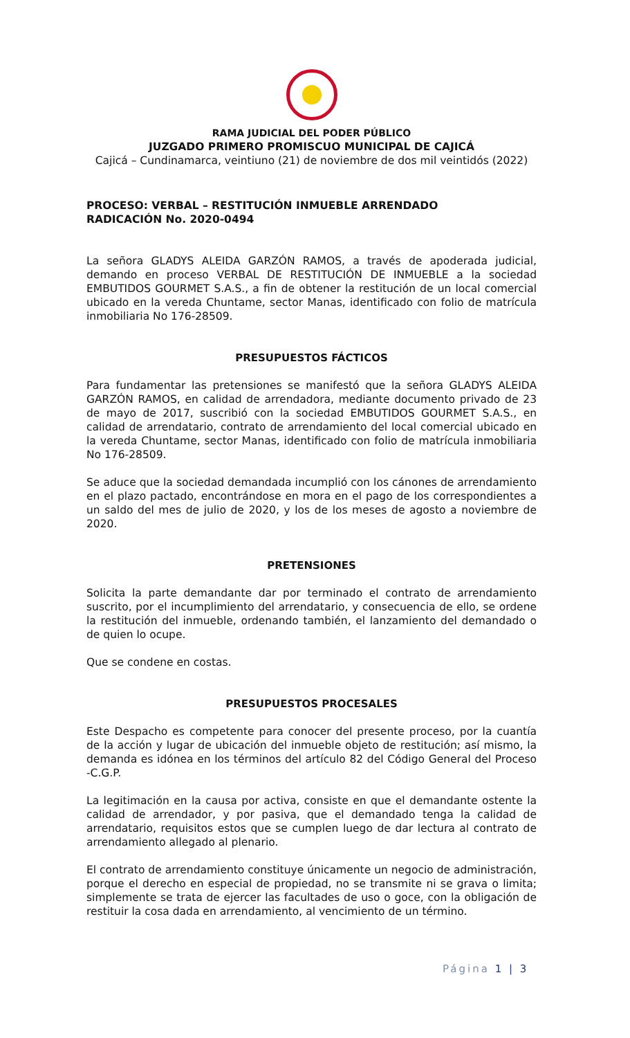RAMA JUDICIAL DEL PODER PÚBLICO
JUZGADO PRIMERO PROMISCUO MUNICIPAL DE CAJICÁ
Cajicá – Cundinamarca, veintiuno (21) de noviembre de dos mil veintidós (2022)
PROCESO: VERBAL – RESTITUCIÓN INMUEBLE ARRENDADO
RADICACIÓN No. 2020-0494
La señora GLADYS ALEIDA GARZÓN RAMOS, a través de apoderada judicial, demando en proceso VERBAL DE RESTITUCIÓN DE INMUEBLE a la sociedad EMBUTIDOS GOURMET S.A.S., a fin de obtener la restitución de un local comercial ubicado en la vereda Chuntame, sector Manas, identificado con folio de matrícula inmobiliaria No 176-28509.
PRESUPUESTOS FÁCTICOS
Para fundamentar las pretensiones se manifestó que la señora GLADYS ALEIDA GARZÓN RAMOS, en calidad de arrendadora, mediante documento privado de 23 de mayo de 2017, suscribió con la sociedad EMBUTIDOS GOURMET S.A.S., en calidad de arrendatario, contrato de arrendamiento del local comercial ubicado en la vereda Chuntame, sector Manas, identificado con folio de matrícula inmobiliaria No 176-28509.
Se aduce que la sociedad demandada incumplió con los cánones de arrendamiento en el plazo pactado, encontrándose en mora en el pago de los correspondientes a un saldo del mes de julio de 2020, y los de los meses de agosto a noviembre de 2020.
PRETENSIONES
Solicita la parte demandante dar por terminado el contrato de arrendamiento suscrito, por el incumplimiento del arrendatario, y consecuencia de ello, se ordene la restitución del inmueble, ordenando también, el lanzamiento del demandado o de quien lo ocupe.
Que se condene en costas.
PRESUPUESTOS PROCESALES
Este Despacho es competente para conocer del presente proceso, por la cuantía de la acción y lugar de ubicación del inmueble objeto de restitución; así mismo, la demanda es idónea en los términos del artículo 82 del Código General del Proceso -C.G.P.
La legitimación en la causa por activa, consiste en que el demandante ostente la calidad de arrendador, y por pasiva, que el demandado tenga la calidad de arrendatario, requisitos estos que se cumplen luego de dar lectura al contrato de arrendamiento allegado al plenario.
El contrato de arrendamiento constituye únicamente un negocio de administración, porque el derecho en especial de propiedad, no se transmite ni se grava o limita; simplemente se trata de ejercer las facultades de uso o goce, con la obligación de restituir la cosa dada en arrendamiento, al vencimiento de un término.
Página 1 | 3